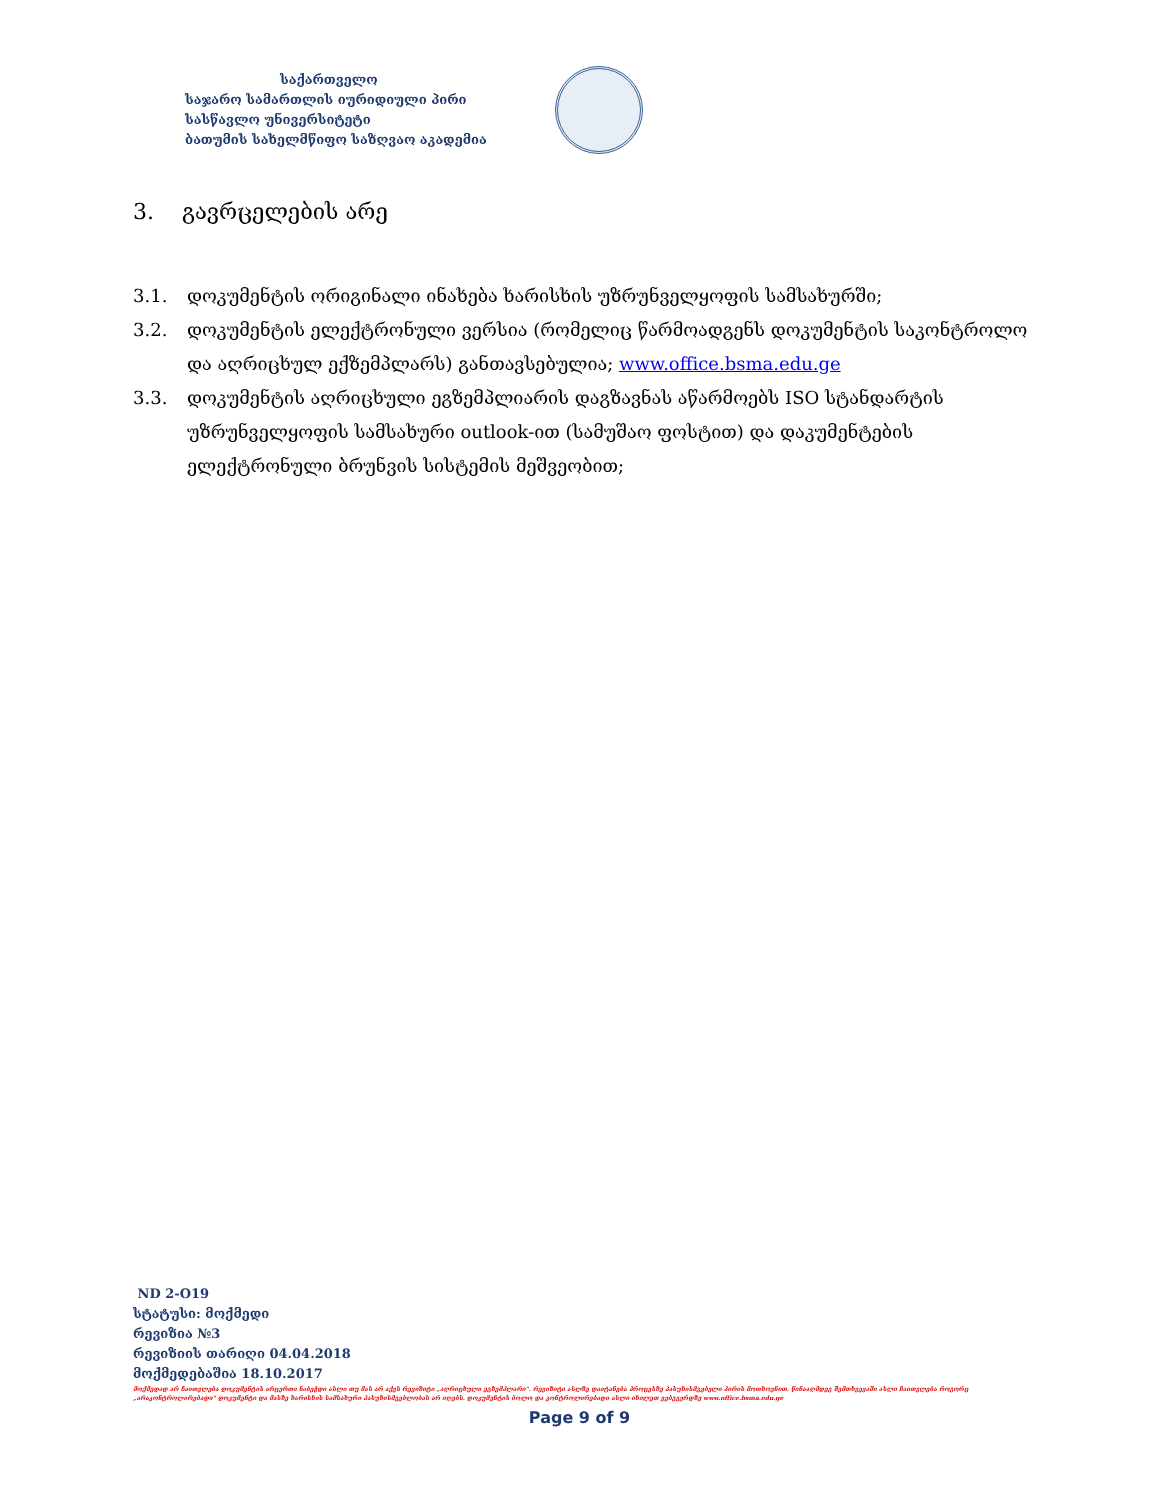საქართველო
საჯარო სამართლის იურიდიული პირი
სასწავლო უნივერსიტეტი
ბათუმის სახელმწიფო საზღვაო აკადემია
3. გავრცელების არე
3.1. დოკუმენტის ორიგინალი ინახება ხარისხის უზრუნველყოფის სამსახურში;
3.2. დოკუმენტის ელექტრონული ვერსია (რომელიც წარმოადგენს დოკუმენტის საკონტროლო და აღრიცხულ ექზემპლარს) განთავსებულია; www.office.bsma.edu.ge
3.3. დოკუმენტის აღრიცხული ეგზემპლიარის დაგზავნას აწარმოებს ISO სტანდარტის უზრუნველყოფის სამსახური outlook-ით (სამუშაო ფოსტით) და დაკუმენტების ელექტრონული ბრუნვის სისტემის მეშვეობით;
ND 2-O19
სტატუსი: მოქმედი
რევიზია №3
რევიზიის თარიღი 04.04.2018
მოქმედებაშია 18.10.2017
მოქმედად არ ჩაითვლება დოკუმენტის არცერთი ნაბეჭდი ასლი თუ მას არ აქვს რევიზიტი „აღრიცხული ეგზემპლარი". რევიზიტი ასლზე დაიტანება პროცესზე პასუხისმგებელი პირის მოთხოვნით. წინააღმდეგ შემთხვევაში ასლი ჩაითვლება როგორც „არაკონტროლირებადი" დოკუმენტი და მასზე ხარისხის სამსახური პასუხისმგებლობას არ იღებს. დოკუმენტის ბოლო და კონტროლირებადი ასლი იხილეთ ვებგვერდზე www.office.bsma.edu.ge
Page 9 of 9